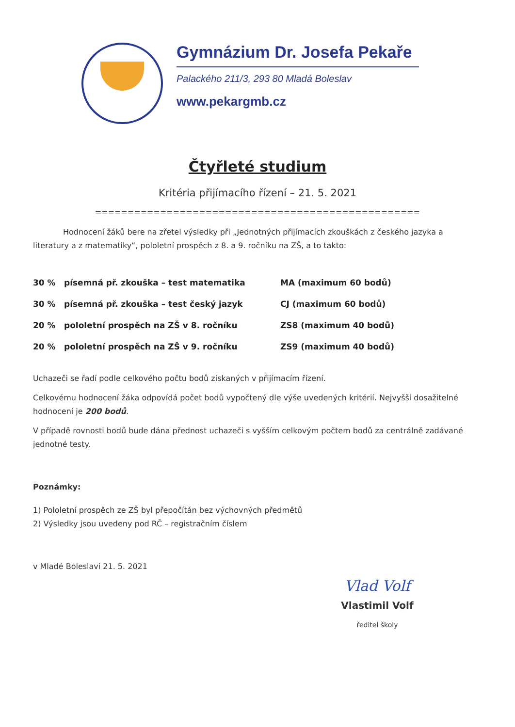Gymnázium Dr. Josefa Pekaře
Palackého 211/3, 293 80 Mladá Boleslav
www.pekargmb.cz
Čtyřleté studium
Kritéria přijímacího řízení – 21. 5. 2021
==================================================
Hodnocení žáků bere na zřetel výsledky při „Jednotných přijímacích zkouškách z českého jazyka a literatury a z matematiky“, pololetní prospěch z 8. a 9. ročníku na ZŠ, a to takto:
| 30 % | písemná př. zkouška – test matematika | MA (maximum 60 bodů) |
| 30 % | písemná př. zkouška – test český jazyk | CJ (maximum 60 bodů) |
| 20 % | pololetní prospěch na ZŠ v 8. ročníku | ZS8 (maximum 40 bodů) |
| 20 % | pololetní prospěch na ZŠ v 9. ročníku | ZS9 (maximum 40 bodů) |
Uchazeči se řadí podle celkového počtu bodů získaných v přijímacím řízení.
Celkovému hodnocení žáka odpovídá počet bodů vypočtený dle výše uvedených kritérií. Nejvyšší dosažitelné hodnocení je 200 bodů.
V případě rovnosti bodů bude dána přednost uchazeči s vyšším celkovým počtem bodů za centrálně zadávané jednotné testy.
Poznámky:
1) Pololetní prospěch ze ZŠ byl přepočítán bez výchovných předmětů
2) Výsledky jsou uvedeny pod RČ – registračním číslem
v Mladé Boleslavi 21. 5. 2021
Vlad Volf
Vlastimil Volf
ředitel školy